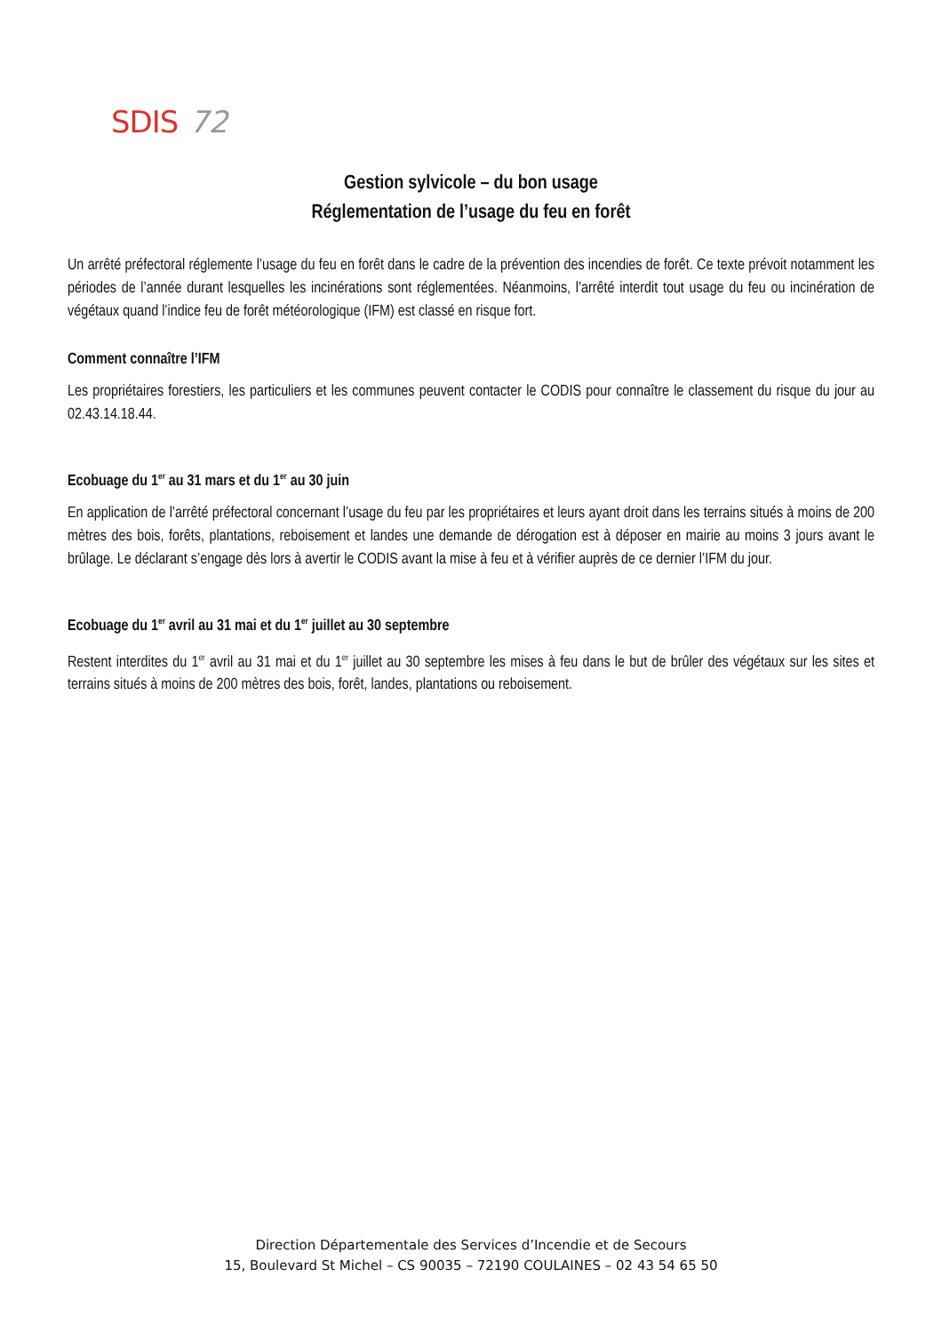SDIS 72
Gestion sylvicole – du bon usage
Réglementation de l’usage du feu en forêt
Un arrêté préfectoral réglemente l’usage du feu en forêt dans le cadre de la prévention des incendies de forêt. Ce texte prévoit notamment les périodes de l’année durant lesquelles les incinérations sont réglementées. Néanmoins, l’arrêté interdit tout usage du feu ou incinération de végétaux quand l’indice feu de forêt météorologique (IFM) est classé en risque fort.
Comment connaître l’IFM
Les propriétaires forestiers, les particuliers et les communes peuvent contacter le CODIS pour connaître le classement du risque du jour au 02.43.14.18.44.
Ecobuage du 1<sup>er</sup> au 31 mars et du 1<sup>er</sup> au 30 juin
En application de l’arrêté préfectoral concernant l’usage du feu par les propriétaires et leurs ayant droit dans les terrains situés à moins de 200 mètres des bois, forêts, plantations, reboisement et landes une demande de dérogation est à déposer en mairie au moins 3 jours avant le brûlage. Le déclarant s’engage dès lors à avertir le CODIS avant la mise à feu et à vérifier auprès de ce dernier l’IFM du jour.
Ecobuage du 1<sup>er</sup> avril au 31 mai et du 1<sup>er</sup> juillet au 30 septembre
Restent interdites du 1<sup>er</sup> avril au 31 mai et du 1<sup>er</sup> juillet au 30 septembre les mises à feu dans le but de brûler des végétaux sur les sites et terrains situés à moins de 200 mètres des bois, forêt, landes, plantations ou reboisement.
Direction Départementale des Services d’Incendie et de Secours
15, Boulevard St Michel – CS 90035 – 72190 COULAINES – 02 43 54 65 50